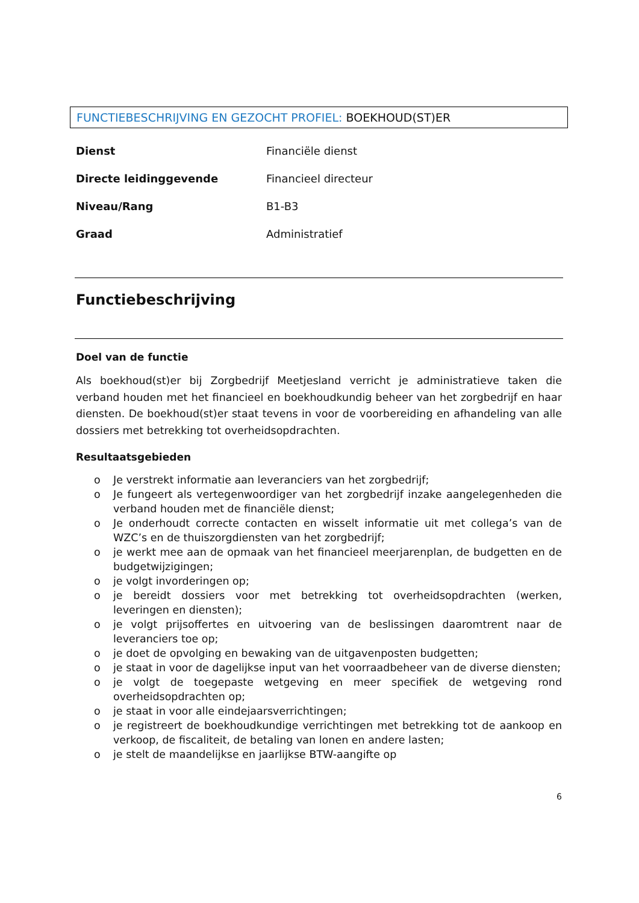FUNCTIEBESCHRIJVING EN GEZOCHT PROFIEL: BOEKHOUD(ST)ER
| Dienst | Financiële dienst |
| Directe leidinggevende | Financieel directeur |
| Niveau/Rang | B1-B3 |
| Graad | Administratief |
Functiebeschrijving
Doel van de functie
Als boekhoud(st)er bij Zorgbedrijf Meetjesland verricht je administratieve taken die verband houden met het financieel en boekhoudkundig beheer van het zorgbedrijf en haar diensten. De boekhoud(st)er staat tevens in voor de voorbereiding en afhandeling van alle dossiers met betrekking tot overheidsopdrachten.
Resultaatsgebieden
o Je verstrekt informatie aan leveranciers van het zorgbedrijf;
o Je fungeert als vertegenwoordiger van het zorgbedrijf inzake aangelegenheden die verband houden met de financiële dienst;
o Je onderhoudt correcte contacten en wisselt informatie uit met collega’s van de WZC’s en de thuiszorgdiensten van het zorgbedrijf;
o je werkt mee aan de opmaak van het financieel meerjarenplan, de budgetten en de budgetwijzigingen;
o je volgt invorderingen op;
o je bereidt dossiers voor met betrekking tot overheidsopdrachten (werken, leveringen en diensten);
o je volgt prijsoffertes en uitvoering van de beslissingen daaromtrent naar de leveranciers toe op;
o je doet de opvolging en bewaking van de uitgavenposten budgetten;
o je staat in voor de dagelijkse input van het voorraadbeheer van de diverse diensten;
o je volgt de toegepaste wetgeving en meer specifiek de wetgeving rond overheidsopdrachten op;
o je staat in voor alle eindejaarsverrichtingen;
o je registreert de boekhoudkundige verrichtingen met betrekking tot de aankoop en verkoop, de fiscaliteit, de betaling van lonen en andere lasten;
o je stelt de maandelijkse en jaarlijkse BTW-aangifte op
6